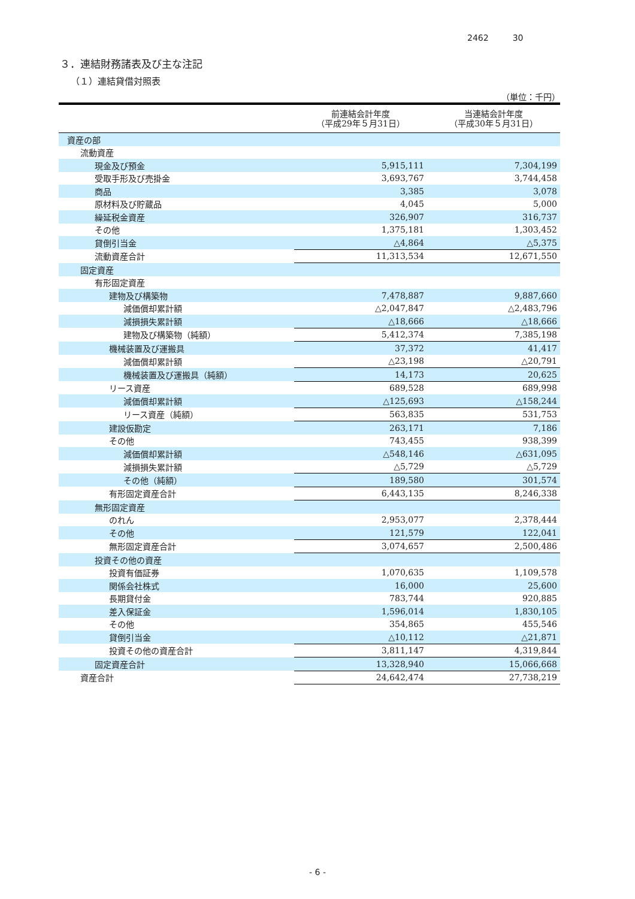2462 30
３．連結財務諸表及び主な注記
（１）連結貸借対照表
（単位：千円）
| | 前連結会計年度 （平成29年５月31日） | 当連結会計年度 （平成30年５月31日） |
| --- | --- | --- |
| 資産の部 | | |
| 流動資産 | | |
| 現金及び預金 | 5,915,111 | 7,304,199 |
| 受取手形及び売掛金 | 3,693,767 | 3,744,458 |
| 商品 | 3,385 | 3,078 |
| 原材料及び貯蔵品 | 4,045 | 5,000 |
| 繰延税金資産 | 326,907 | 316,737 |
| その他 | 1,375,181 | 1,303,452 |
| 貸倒引当金 | △4,864 | △5,375 |
| 流動資産合計 | 11,313,534 | 12,671,550 |
| 固定資産 | | |
| 有形固定資産 | | |
| 建物及び構築物 | 7,478,887 | 9,887,660 |
| 減価償却累計額 | △2,047,847 | △2,483,796 |
| 減損損失累計額 | △18,666 | △18,666 |
| 建物及び構築物（純額） | 5,412,374 | 7,385,198 |
| 機械装置及び運搬具 | 37,372 | 41,417 |
| 減価償却累計額 | △23,198 | △20,791 |
| 機械装置及び運搬具（純額） | 14,173 | 20,625 |
| リース資産 | 689,528 | 689,998 |
| 減価償却累計額 | △125,693 | △158,244 |
| リース資産（純額） | 563,835 | 531,753 |
| 建設仮勘定 | 263,171 | 7,186 |
| その他 | 743,455 | 938,399 |
| 減価償却累計額 | △548,146 | △631,095 |
| 減損損失累計額 | △5,729 | △5,729 |
| その他（純額） | 189,580 | 301,574 |
| 有形固定資産合計 | 6,443,135 | 8,246,338 |
| 無形固定資産 | | |
| のれん | 2,953,077 | 2,378,444 |
| その他 | 121,579 | 122,041 |
| 無形固定資産合計 | 3,074,657 | 2,500,486 |
| 投資その他の資産 | | |
| 投資有価証券 | 1,070,635 | 1,109,578 |
| 関係会社株式 | 16,000 | 25,600 |
| 長期貸付金 | 783,744 | 920,885 |
| 差入保証金 | 1,596,014 | 1,830,105 |
| その他 | 354,865 | 455,546 |
| 貸倒引当金 | △10,112 | △21,871 |
| 投資その他の資産合計 | 3,811,147 | 4,319,844 |
| 固定資産合計 | 13,328,940 | 15,066,668 |
| 資産合計 | 24,642,474 | 27,738,219 |
- 6 -